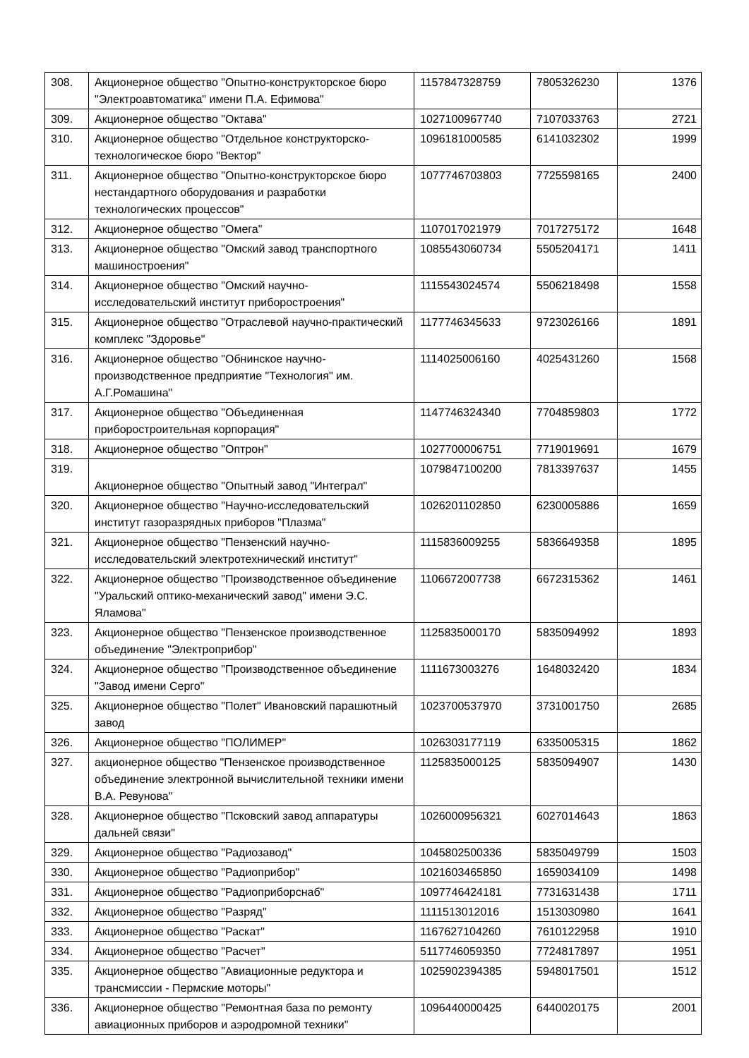| 308. | Акционерное общество "Опытно-конструкторское бюро "Электроавтоматика" имени П.А. Ефимова" | 1157847328759 | 7805326230 | 1376 |
| 309. | Акционерное общество "Октава" | 1027100967740 | 7107033763 | 2721 |
| 310. | Акционерное общество "Отдельное конструкторско-технологическое бюро "Вектор" | 1096181000585 | 6141032302 | 1999 |
| 311. | Акционерное общество "Опытно-конструкторское бюро нестандартного оборудования и разработки технологических процессов" | 1077746703803 | 7725598165 | 2400 |
| 312. | Акционерное общество "Омега" | 1107017021979 | 7017275172 | 1648 |
| 313. | Акционерное общество "Омский завод транспортного машиностроения" | 1085543060734 | 5505204171 | 1411 |
| 314. | Акционерное общество "Омский научно-исследовательский институт приборостроения" | 1115543024574 | 5506218498 | 1558 |
| 315. | Акционерное общество "Отраслевой научно-практический комплекс "Здоровье" | 1177746345633 | 9723026166 | 1891 |
| 316. | Акционерное общество "Обнинское научно-производственное предприятие "Технология" им. А.Г.Ромашина" | 1114025006160 | 4025431260 | 1568 |
| 317. | Акционерное общество "Объединенная приборостроительная корпорация" | 1147746324340 | 7704859803 | 1772 |
| 318. | Акционерное общество "Оптрон" | 1027700006751 | 7719019691 | 1679 |
| 319. | Акционерное общество "Опытный завод "Интеграл" | 1079847100200 | 7813397637 | 1455 |
| 320. | Акционерное общество "Научно-исследовательский институт газоразрядных приборов "Плазма" | 1026201102850 | 6230005886 | 1659 |
| 321. | Акционерное общество "Пензенский научно-исследовательский электротехнический институт" | 1115836009255 | 5836649358 | 1895 |
| 322. | Акционерное общество "Производственное объединение "Уральский оптико-механический завод" имени Э.С. Яламова" | 1106672007738 | 6672315362 | 1461 |
| 323. | Акционерное общество "Пензенское производственное объединение "Электроприбор" | 1125835000170 | 5835094992 | 1893 |
| 324. | Акционерное общество "Производственное объединение "Завод имени Серго" | 1111673003276 | 1648032420 | 1834 |
| 325. | Акционерное общество "Полет" Ивановский парашютный завод | 1023700537970 | 3731001750 | 2685 |
| 326. | Акционерное общество "ПОЛИМЕР" | 1026303177119 | 6335005315 | 1862 |
| 327. | акционерное общество "Пензенское производственное объединение электронной вычислительной техники имени В.А. Ревунова" | 1125835000125 | 5835094907 | 1430 |
| 328. | Акционерное общество "Псковский завод аппаратуры дальней связи" | 1026000956321 | 6027014643 | 1863 |
| 329. | Акционерное общество "Радиозавод" | 1045802500336 | 5835049799 | 1503 |
| 330. | Акционерное общество "Радиоприбор" | 1021603465850 | 1659034109 | 1498 |
| 331. | Акционерное общество "Радиоприборснаб" | 1097746424181 | 7731631438 | 1711 |
| 332. | Акционерное общество "Разряд" | 1111513012016 | 1513030980 | 1641 |
| 333. | Акционерное общество "Раскат" | 1167627104260 | 7610122958 | 1910 |
| 334. | Акционерное общество "Расчет" | 5117746059350 | 7724817897 | 1951 |
| 335. | Акционерное общество "Авиационные редуктора и трансмиссии - Пермские моторы" | 1025902394385 | 5948017501 | 1512 |
| 336. | Акционерное общество "Ремонтная база по ремонту авиационных приборов и аэродромной техники" | 1096440000425 | 6440020175 | 2001 |